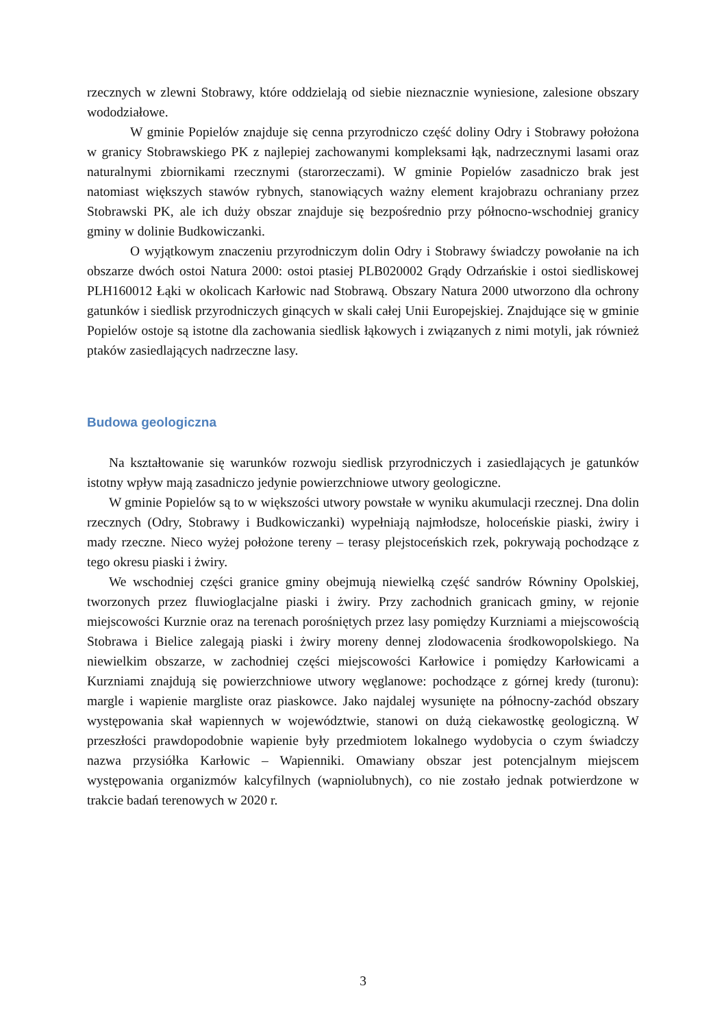rzecznych w zlewni Stobrawy, które oddzielają od siebie nieznacznie wyniesione, zalesione obszary wododziałowe.
W gminie Popielów znajduje się cenna przyrodniczo część doliny Odry i Stobrawy położona w granicy Stobrawskiego PK z najlepiej zachowanymi kompleksami łąk, nadrzecznymi lasami oraz naturalnymi zbiornikami rzecznymi (starorzeczami). W gminie Popielów zasadniczo brak jest natomiast większych stawów rybnych, stanowiących ważny element krajobrazu ochraniany przez Stobrawski PK, ale ich duży obszar znajduje się bezpośrednio przy północno-wschodniej granicy gminy w dolinie Budkowiczanki.
O wyjątkowym znaczeniu przyrodniczym dolin Odry i Stobrawy świadczy powołanie na ich obszarze dwóch ostoi Natura 2000: ostoi ptasiej PLB020002 Grądy Odrzańskie i ostoi siedliskowej PLH160012 Łąki w okolicach Karłowic nad Stobrawą. Obszary Natura 2000 utworzono dla ochrony gatunków i siedlisk przyrodniczych ginących w skali całej Unii Europejskiej. Znajdujące się w gminie Popielów ostoje są istotne dla zachowania siedlisk łąkowych i związanych z nimi motyli, jak również ptaków zasiedlających nadrzeczne lasy.
Budowa geologiczna
Na kształtowanie się warunków rozwoju siedlisk przyrodniczych i zasiedlających je gatunków istotny wpływ mają zasadniczo jedynie powierzchniowe utwory geologiczne.
W gminie Popielów są to w większości utwory powstałe w wyniku akumulacji rzecznej. Dna dolin rzecznych (Odry, Stobrawy i Budkowiczanki) wypełniają najmłodsze, holoceńskie piaski, żwiry i mady rzeczne. Nieco wyżej położone tereny – terasy plejstoceńskich rzek, pokrywają pochodzące z tego okresu piaski i żwiry.
We wschodniej części granice gminy obejmują niewielką część sandrów Równiny Opolskiej, tworzonych przez fluwioglacjalne piaski i żwiry. Przy zachodnich granicach gminy, w rejonie miejscowości Kurznie oraz na terenach porośniętych przez lasy pomiędzy Kurzniami a miejscowością Stobrawa i Bielice zalegają piaski i żwiry moreny dennej zlodowacenia środkowopolskiego. Na niewielkim obszarze, w zachodniej części miejscowości Karłowice i pomiędzy Karłowicami a Kurzniami znajdują się powierzchniowe utwory węglanowe: pochodzące z górnej kredy (turonu): margle i wapienie margliste oraz piaskowce. Jako najdalej wysunięte na północny-zachód obszary występowania skał wapiennych w województwie, stanowi on dużą ciekawostkę geologiczną. W przeszłości prawdopodobnie wapienie były przedmiotem lokalnego wydobycia o czym świadczy nazwa przysiółka Karłowic – Wapienniki. Omawiany obszar jest potencjalnym miejscem występowania organizmów kalcyfilnych (wapniolubnych), co nie zostało jednak potwierdzone w trakcie badań terenowych w 2020 r.
3